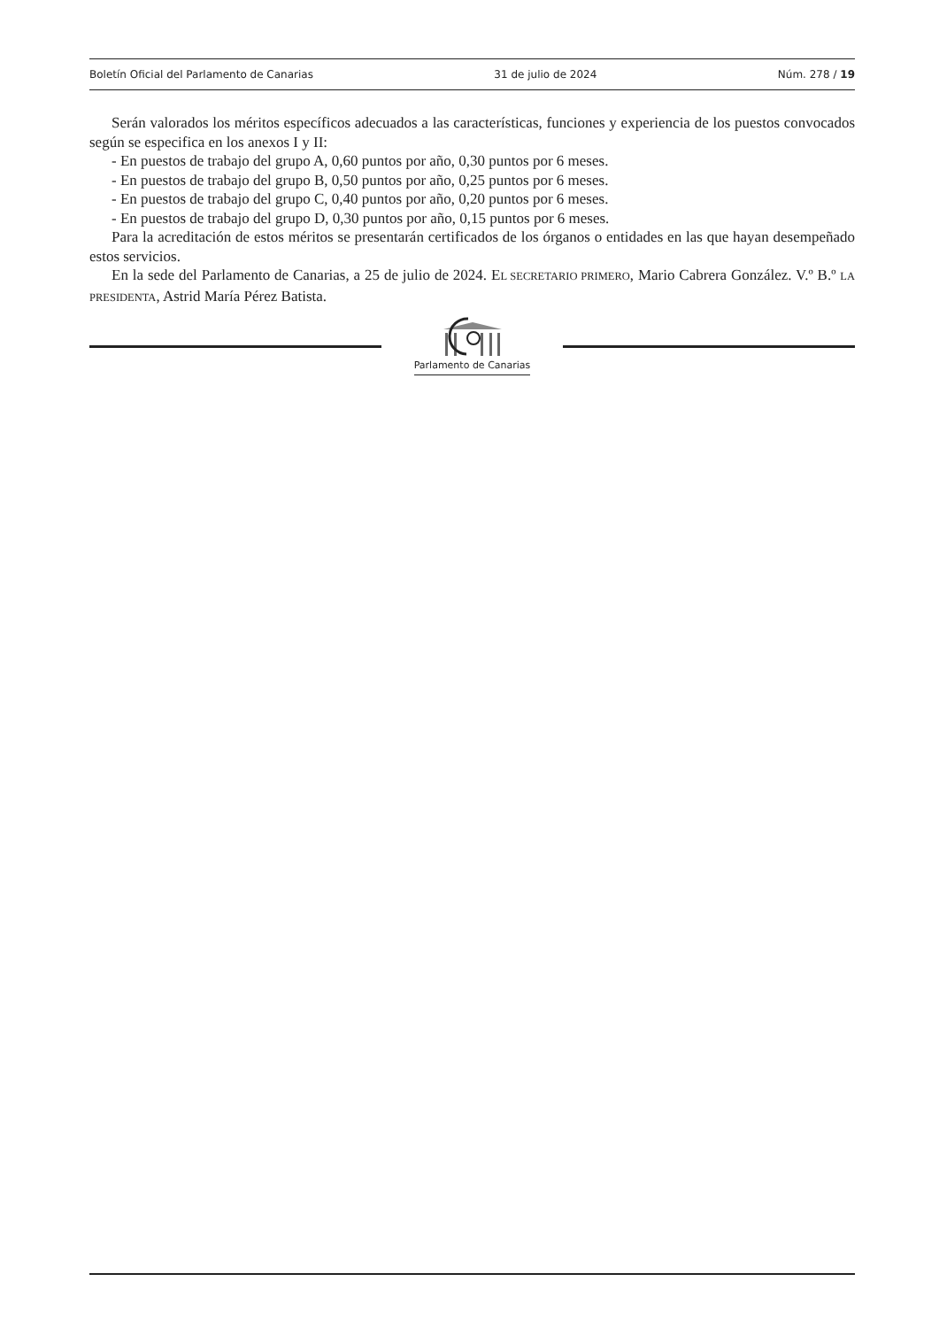Boletín Oficial del Parlamento de Canarias 31 de julio de 2024 Núm. 278 / 19
Serán valorados los méritos específicos adecuados a las características, funciones y experiencia de los puestos convocados según se especifica en los anexos I y II:
- En puestos de trabajo del grupo A, 0,60 puntos por año, 0,30 puntos por 6 meses.
- En puestos de trabajo del grupo B, 0,50 puntos por año, 0,25 puntos por 6 meses.
- En puestos de trabajo del grupo C, 0,40 puntos por año, 0,20 puntos por 6 meses.
- En puestos de trabajo del grupo D, 0,30 puntos por año, 0,15 puntos por 6 meses.
Para la acreditación de estos méritos se presentarán certificados de los órganos o entidades en las que hayan desempeñado estos servicios.
En la sede del Parlamento de Canarias, a 25 de julio de 2024. EL SECRETARIO PRIMERO, Mario Cabrera González. V.º B.º LA PRESIDENTA, Astrid María Pérez Batista.
Parlamento de Canarias